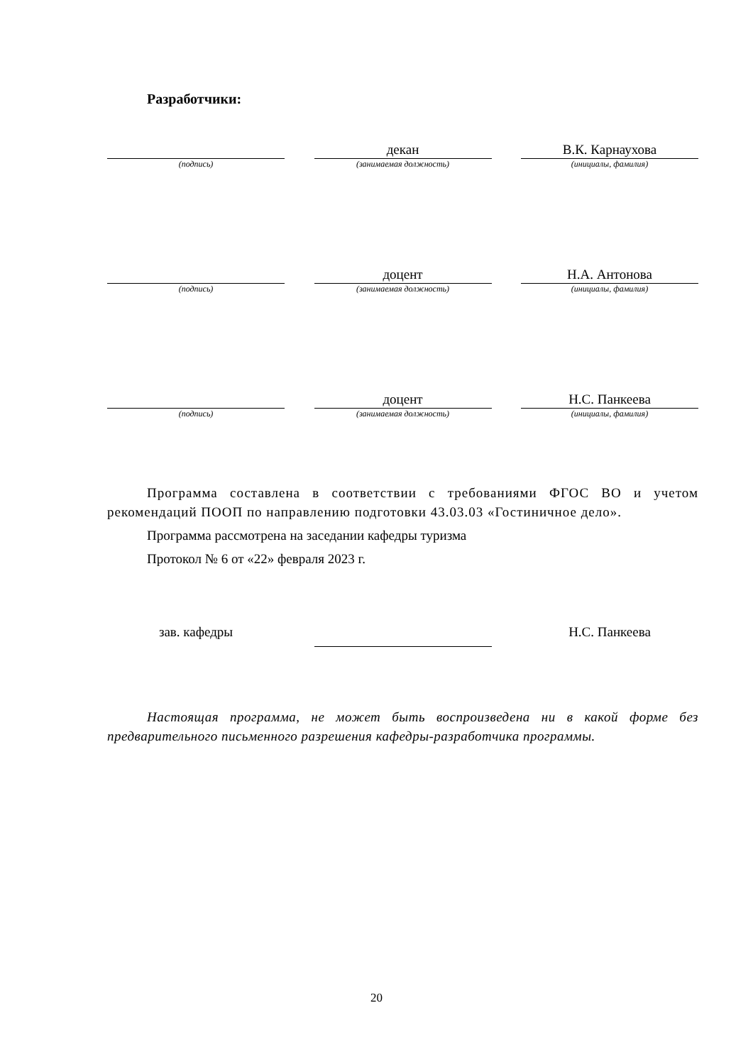Разработчики:
(подпись)
декан
(занимаемая должность)
В.К. Карнаухова
(инициалы, фамилия)
(подпись)
доцент
(занимаемая должность)
Н.А. Антонова
(инициалы, фамилия)
(подпись)
доцент
(занимаемая должность)
Н.С. Панкеева
(инициалы, фамилия)
Программа составлена в соответствии с требованиями ФГОС ВО и учетом рекомендаций ПООП по направлению подготовки 43.03.03 «Гостиничное дело».
Программа рассмотрена на заседании кафедры туризма
Протокол № 6 от «22» февраля 2023 г.
зав. кафедры
Н.С. Панкеева
Настоящая программа, не может быть воспроизведена ни в какой форме без предварительного письменного разрешения кафедры-разработчика программы.
20